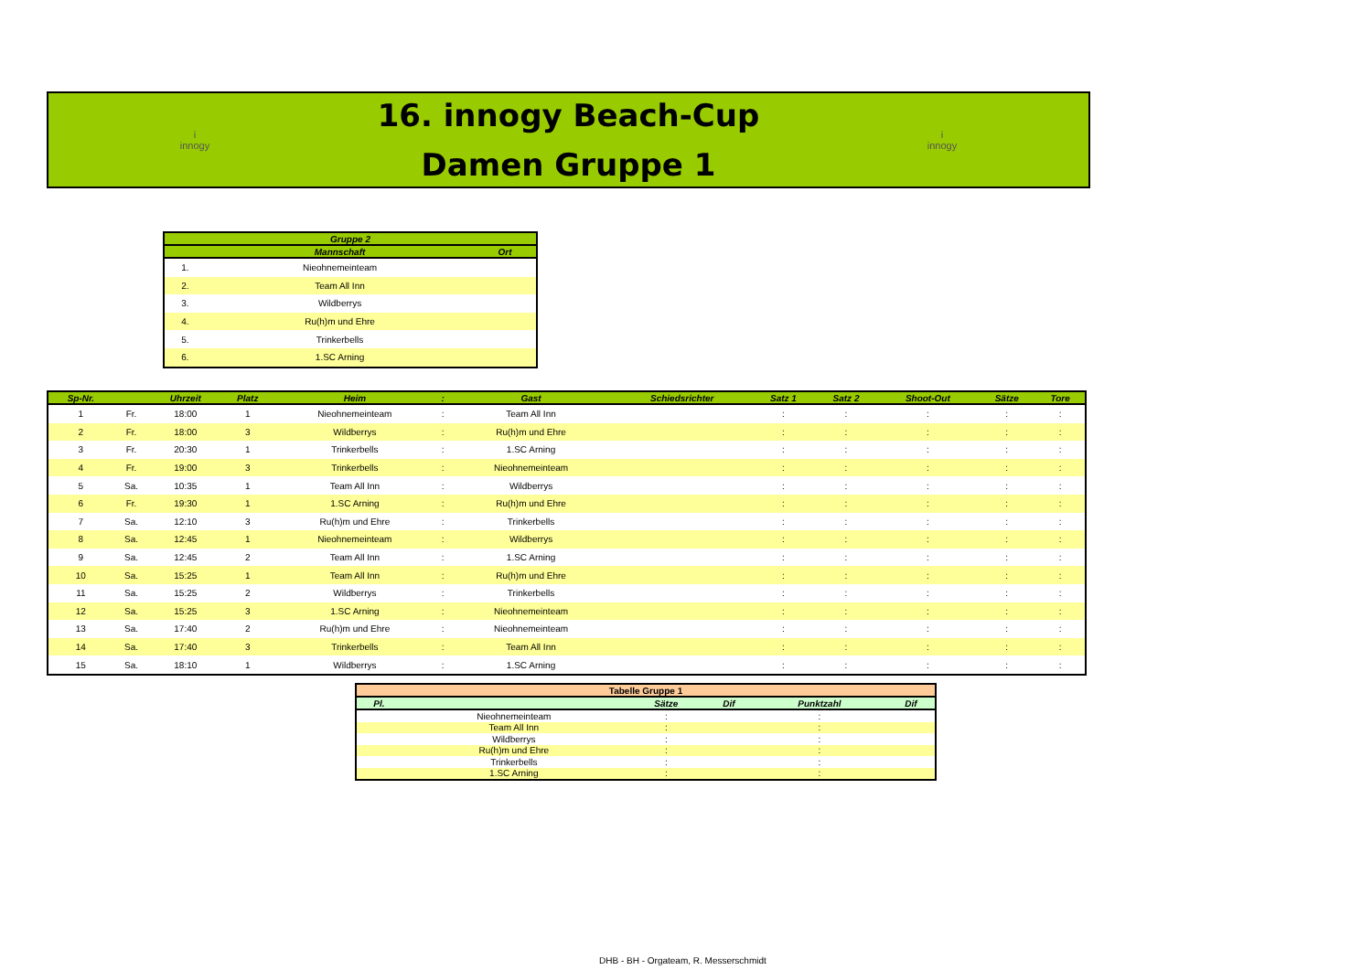i
innogy
16. innogy Beach-Cup
Damen Gruppe 1
i
innogy
| Gruppe 2 | | |
| --- | --- | --- |
| | Mannschaft | Ort |
| 1. | Nieohnemeinteam | |
| 2. | Team All Inn | |
| 3. | Wildberrys | |
| 4. | Ru(h)m und Ehre | |
| 5. | Trinkerbells | |
| 6. | 1.SC Arning | |
| Sp-Nr. | | Uhrzeit | Platz | Heim | : | Gast | Schiedsrichter | Satz 1 | Satz 2 | Shoot-Out | Sätze | Tore |
| --- | --- | --- | --- | --- | --- | --- | --- | --- | --- | --- | --- | --- |
| 1 | Fr. | 18:00 | 1 | Nieohnemeinteam | : | Team All Inn | | : | : | : | : | : |
| 2 | Fr. | 18:00 | 3 | Wildberrys | : | Ru(h)m und Ehre | | : | : | : | : | : |
| 3 | Fr. | 20:30 | 1 | Trinkerbells | : | 1.SC Arning | | : | : | : | : | : |
| 4 | Fr. | 19:00 | 3 | Trinkerbells | : | Nieohnemeinteam | | : | : | : | : | : |
| 5 | Sa. | 10:35 | 1 | Team All Inn | : | Wildberrys | | : | : | : | : | : |
| 6 | Fr. | 19:30 | 1 | 1.SC Arning | : | Ru(h)m und Ehre | | : | : | : | : | : |
| 7 | Sa. | 12:10 | 3 | Ru(h)m und Ehre | : | Trinkerbells | | : | : | : | : | : |
| 8 | Sa. | 12:45 | 1 | Nieohnemeinteam | : | Wildberrys | | : | : | : | : | : |
| 9 | Sa. | 12:45 | 2 | Team All Inn | : | 1.SC Arning | | : | : | : | : | : |
| 10 | Sa. | 15:25 | 1 | Team All Inn | : | Ru(h)m und Ehre | | : | : | : | : | : |
| 11 | Sa. | 15:25 | 2 | Wildberrys | : | Trinkerbells | | : | : | : | : | : |
| 12 | Sa. | 15:25 | 3 | 1.SC Arning | : | Nieohnemeinteam | | : | : | : | : | : |
| 13 | Sa. | 17:40 | 2 | Ru(h)m und Ehre | : | Nieohnemeinteam | | : | : | : | : | : |
| 14 | Sa. | 17:40 | 3 | Trinkerbells | : | Team All Inn | | : | : | : | : | : |
| 15 | Sa. | 18:10 | 1 | Wildberrys | : | 1.SC Arning | | : | : | : | : | : |
| Tabelle Gruppe 1 | | | | | |
| --- | --- | --- | --- | --- | --- |
| Pl. | | Sätze | Dif | Punktzahl | Dif |
| | Nieohnemeinteam | : | | : | |
| | Team All Inn | : | | : | |
| | Wildberrys | : | | : | |
| | Ru(h)m und Ehre | : | | : | |
| | Trinkerbells | : | | : | |
| | 1.SC Arning | : | | : | |
DHB - BH - Orgateam, R. Messerschmidt